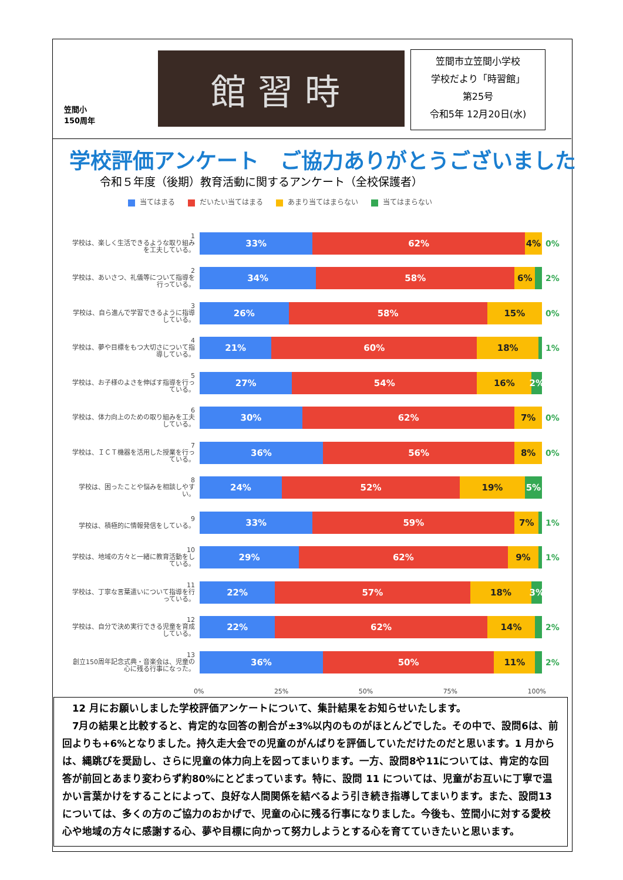笠間小
150周年
館習時
笠間市立笠間小学校
学校だより「時習館」
第25号
令和5年 12月20日(水)
学校評価アンケート　ご協力ありがとうございました
令和５年度（後期）教育活動に関するアンケート（全校保護者）
当てはまる だいたい当てはまる あまり当てはまらない 当てはまらない
1
学校は、楽しく生活できるような取り組みを工夫している。
33% 62% 4%
0%
2
学校は、あいさつ、礼儀等について指導を行っている。
34% 58% 6%
2%
3
学校は、自ら進んで学習できるように指導している。
26% 58% 15%
0%
4
学校は、夢や目標をもつ大切さについて指導している。
21% 60% 18%
1%
5
学校は、お子様のよさを伸ばす指導を行っている。
27% 54% 16% 2%
6
学校は、体力向上のための取り組みを工夫している。
30% 62% 7%
0%
7
学校は、ＩＣＴ機器を活用した授業を行っている。
36% 56% 8%
0%
8
学校は、困ったことや悩みを相談しやすい。
24% 52% 19% 5%
9
学校は、積極的に情報発信をしている。
33% 59% 7%
1%
10
学校は、地域の方々と一緒に教育活動をしている。
29% 62% 9%
1%
11
学校は、丁寧な言葉遣いについて指導を行っている。
22% 57% 18% 3%
12
学校は、自分で決め実行できる児童を育成している。
22% 62% 14%
2%
13
創立150周年記念式典・音楽会は、児童の心に残る行事になった。
36% 50% 11%
2%
0% 25% 50% 75% 100%
　12 月にお願いしました学校評価アンケートについて、集計結果をお知らせいたします。
　7月の結果と比較すると、肯定的な回答の割合が±3%以内のものがほとんどでした。その中で、設問6は、前回よりも+6%となりました。持久走大会での児童のがんばりを評価していただけたのだと思います。1 月からは、縄跳びを奨励し、さらに児童の体力向上を図ってまいります。一方、設問8や11については、肯定的な回答が前回とあまり変わらず約80%にとどまっています。特に、設問 11 については、児童がお互いに丁寧で温かい言葉かけをすることによって、良好な人間関係を結べるよう引き続き指導してまいります。また、設問13については、多くの方のご協力のおかげで、児童の心に残る行事になりました。今後も、笠間小に対する愛校心や地域の方々に感謝する心、夢や目標に向かって努力しようとする心を育てていきたいと思います。